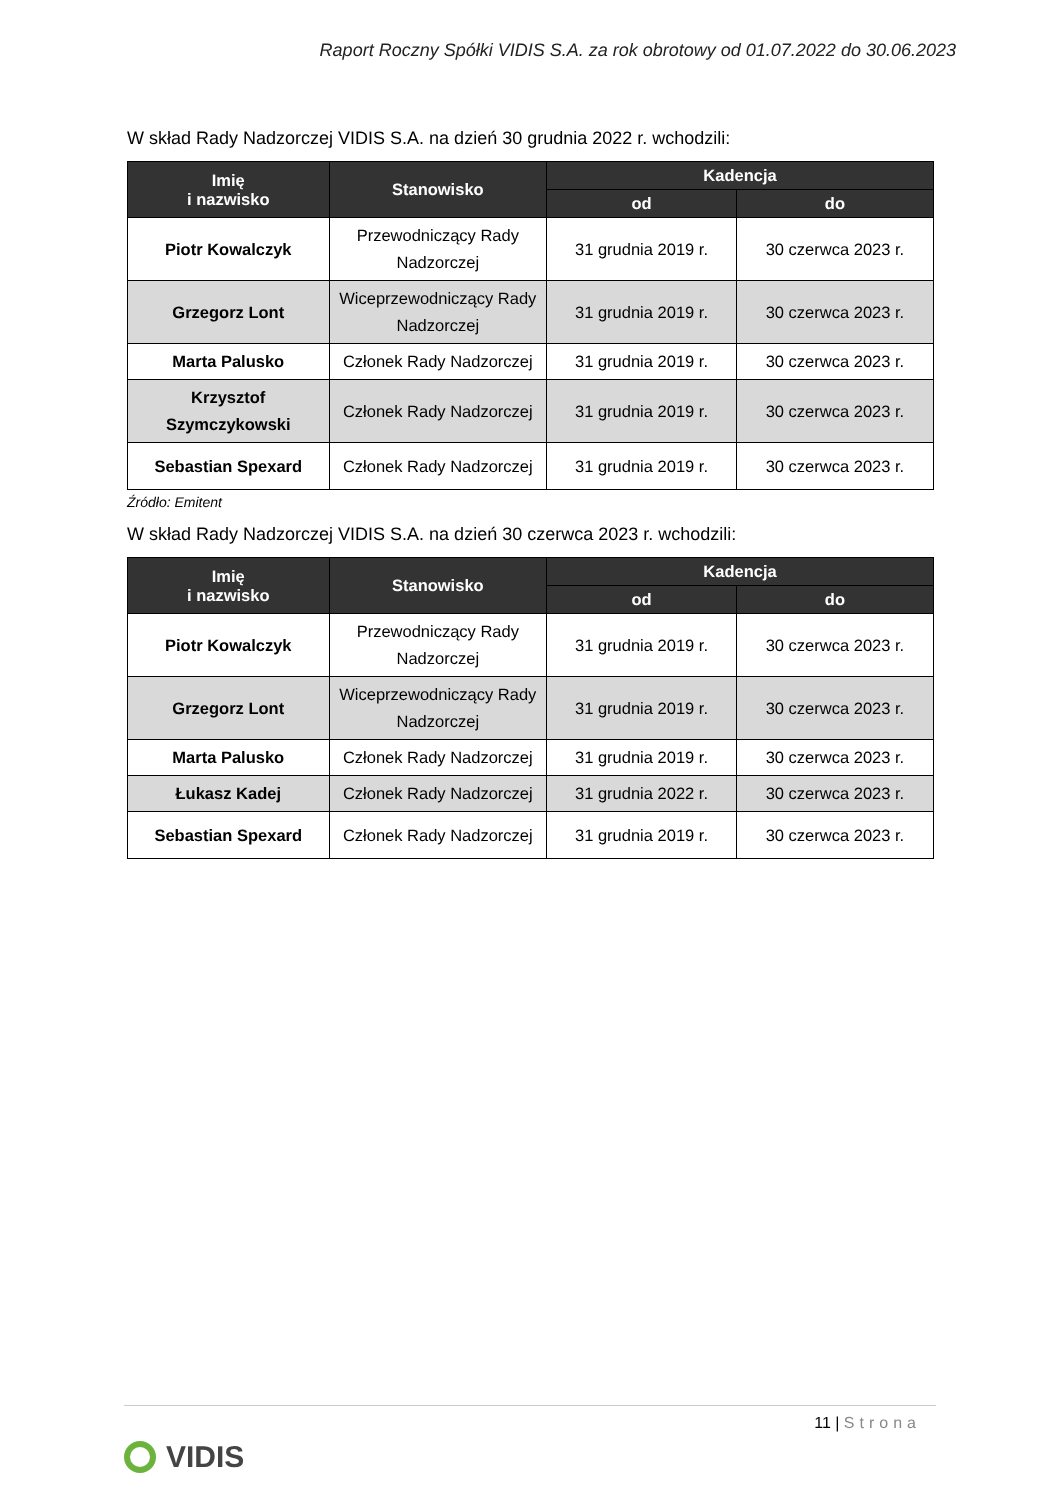Raport Roczny Spółki VIDIS S.A. za rok obrotowy od 01.07.2022 do 30.06.2023
W skład Rady Nadzorczej VIDIS S.A. na dzień 30 grudnia 2022 r. wchodzili:
| Imię i nazwisko | Stanowisko | Kadencja | |
| --- | --- | --- | --- |
| | | od | do |
| Piotr Kowalczyk | Przewodniczący Rady Nadzorczej | 31 grudnia 2019 r. | 30 czerwca 2023 r. |
| Grzegorz Lont | Wiceprzewodniczący Rady Nadzorczej | 31 grudnia 2019 r. | 30 czerwca 2023 r. |
| Marta Palusko | Członek Rady Nadzorczej | 31 grudnia 2019 r. | 30 czerwca 2023 r. |
| Krzysztof Szymczykowski | Członek Rady Nadzorczej | 31 grudnia 2019 r. | 30 czerwca 2023 r. |
| Sebastian Spexard | Członek Rady Nadzorczej | 31 grudnia 2019 r. | 30 czerwca 2023 r. |
Źródło: Emitent
W skład Rady Nadzorczej VIDIS S.A. na dzień 30 czerwca 2023 r. wchodzili:
| Imię i nazwisko | Stanowisko | Kadencja | |
| --- | --- | --- | --- |
| | | od | do |
| Piotr Kowalczyk | Przewodniczący Rady Nadzorczej | 31 grudnia 2019 r. | 30 czerwca 2023 r. |
| Grzegorz Lont | Wiceprzewodniczący Rady Nadzorczej | 31 grudnia 2019 r. | 30 czerwca 2023 r. |
| Marta Palusko | Członek Rady Nadzorczej | 31 grudnia 2019 r. | 30 czerwca 2023 r. |
| Łukasz Kadej | Członek Rady Nadzorczej | 31 grudnia 2022 r. | 30 czerwca 2023 r. |
| Sebastian Spexard | Członek Rady Nadzorczej | 31 grudnia 2019 r. | 30 czerwca 2023 r. |
11 | Strona
VIDIS